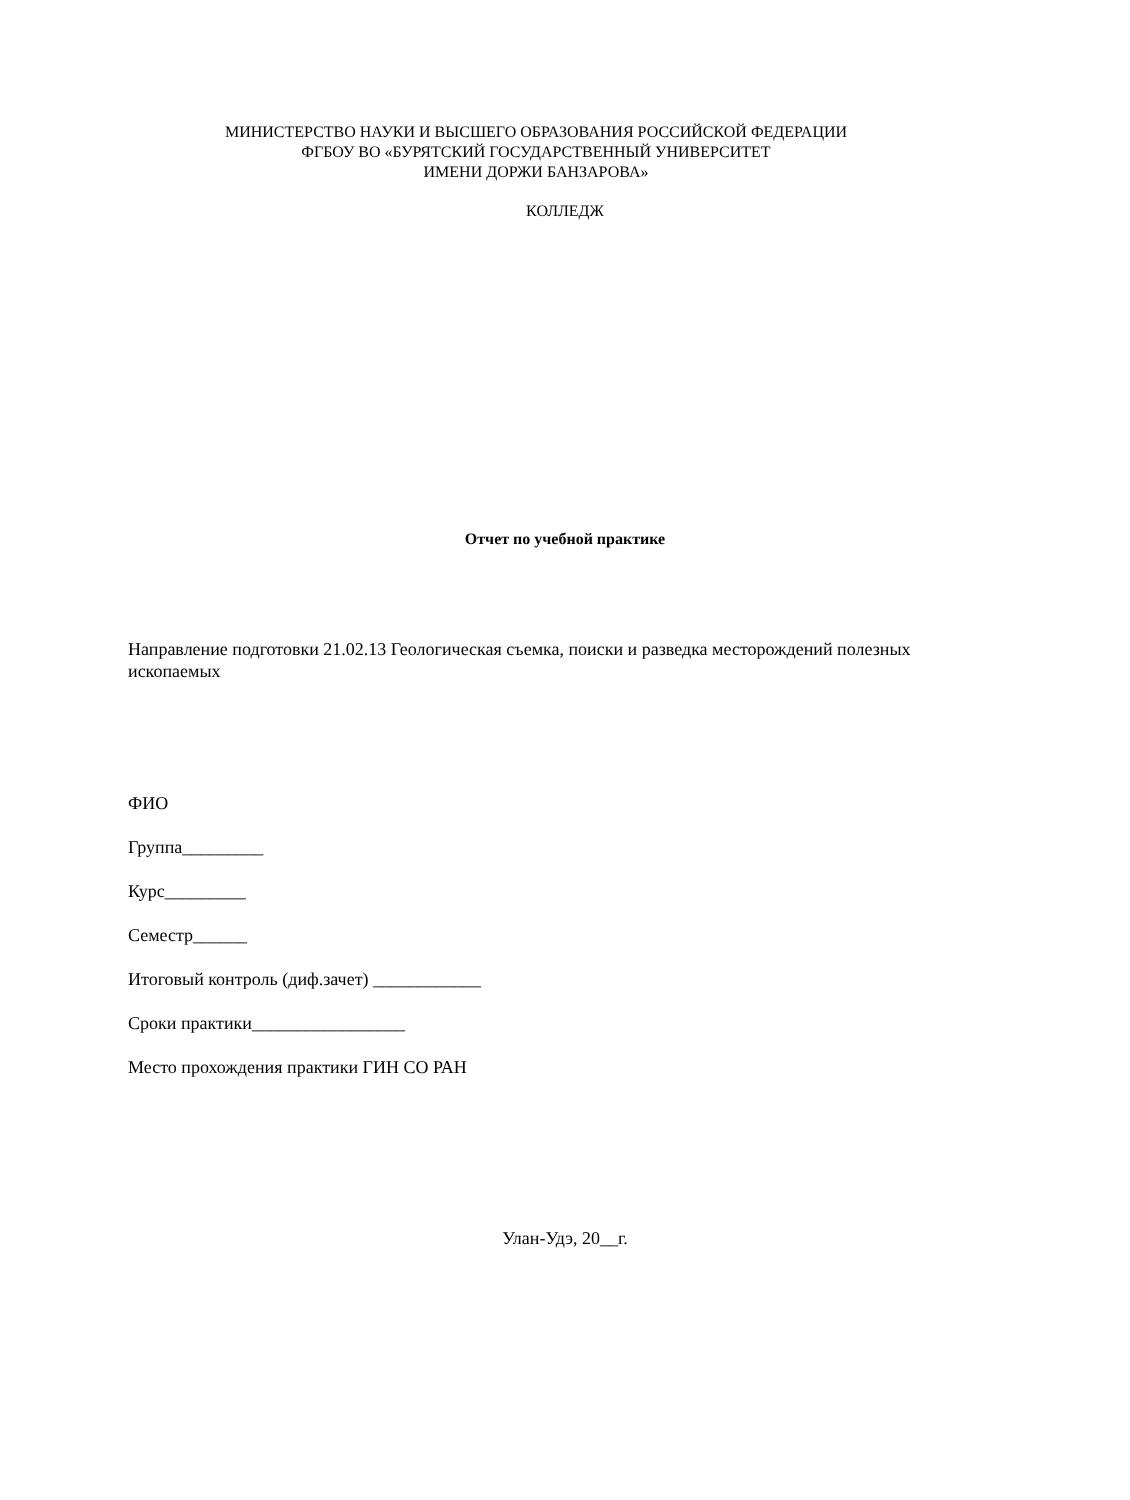МИНИСТЕРСТВО НАУКИ И ВЫСШЕГО ОБРАЗОВАНИЯ РОССИЙСКОЙ ФЕДЕРАЦИИ
ФГБОУ ВО «БУРЯТСКИЙ ГОСУДАРСТВЕННЫЙ УНИВЕРСИТЕТ
ИМЕНИ ДОРЖИ БАНЗАРОВА»
КОЛЛЕДЖ
Отчет по учебной практике
Направление подготовки 21.02.13 Геологическая съемка, поиски и разведка месторождений полезных ископаемых
ФИО
Группа_________
Курс_________
Семестр______
Итоговый контроль (диф.зачет) ____________
Сроки практики_________________
Место прохождения практики ГИН СО РАН
Улан-Удэ, 20__г.